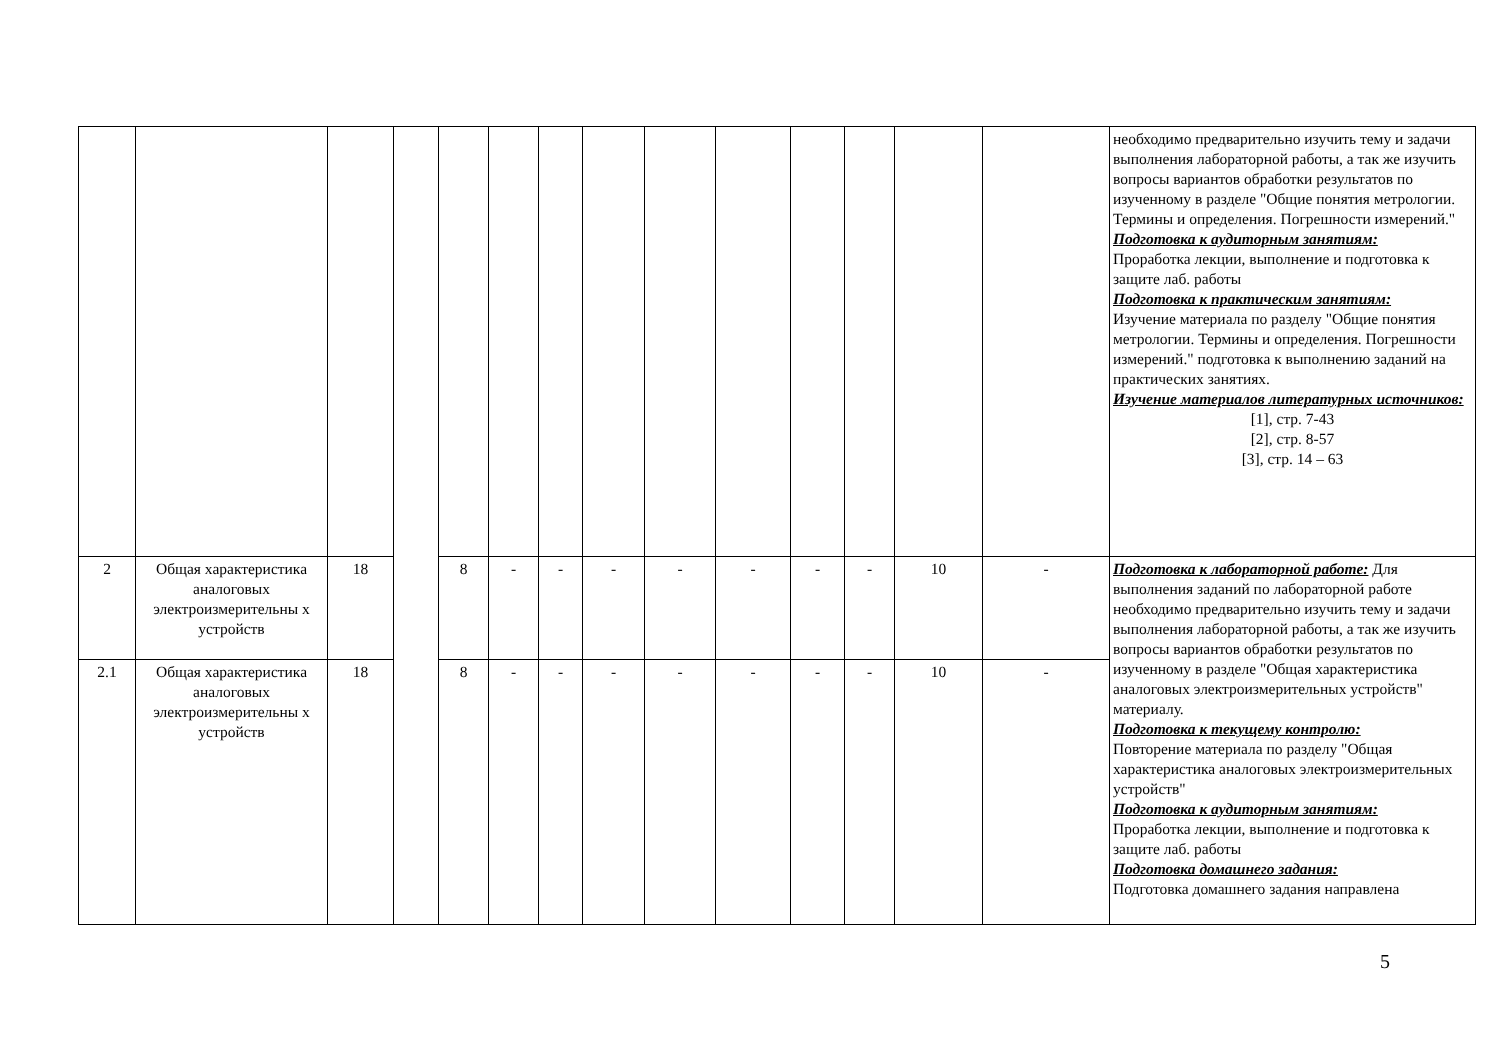| | | | | | | | | | | | | | | необходимо предварительно изучить тему и задачи выполнения лабораторной работы, а так же изучить вопросы вариантов обработки результатов по изученному в разделе "Общие понятия метрологии. Термины и определения. Погрешности измерений." Подготовка к аудиторным занятиям: Проработка лекции, выполнение и подготовка к защите лаб. работы Подготовка к практическим занятиям: Изучение материала по разделу "Общие понятия метрологии. Термины и определения. Погрешности измерений." подготовка к выполнению заданий на практических занятиях. Изучение материалов литературных источников: [1], стр. 7-43 [2], стр. 8-57 [3], стр. 14 – 63 |
| 2 | Общая характеристика аналоговых электроизмерительны х устройств | 18 | | 8 | - | - | - | - | - | - | - | 10 | - | Подготовка к лабораторной работе: Для выполнения заданий по лабораторной работе необходимо предварительно изучить тему и задачи выполнения лабораторной работы, а так же изучить вопросы вариантов обработки результатов по изученному в разделе "Общая характеристика аналоговых электроизмерительных устройств" материалу. Подготовка к текущему контролю: Повторение материала по разделу "Общая характеристика аналоговых электроизмерительных устройств" Подготовка к аудиторным занятиям: Проработка лекции, выполнение и подготовка к защите лаб. работы Подготовка домашнего задания: Подготовка домашнего задания направлена |
| 2.1 | Общая характеристика аналоговых электроизмерительны х устройств | 18 | | 8 | - | - | - | - | - | - | - | 10 | - | |
5